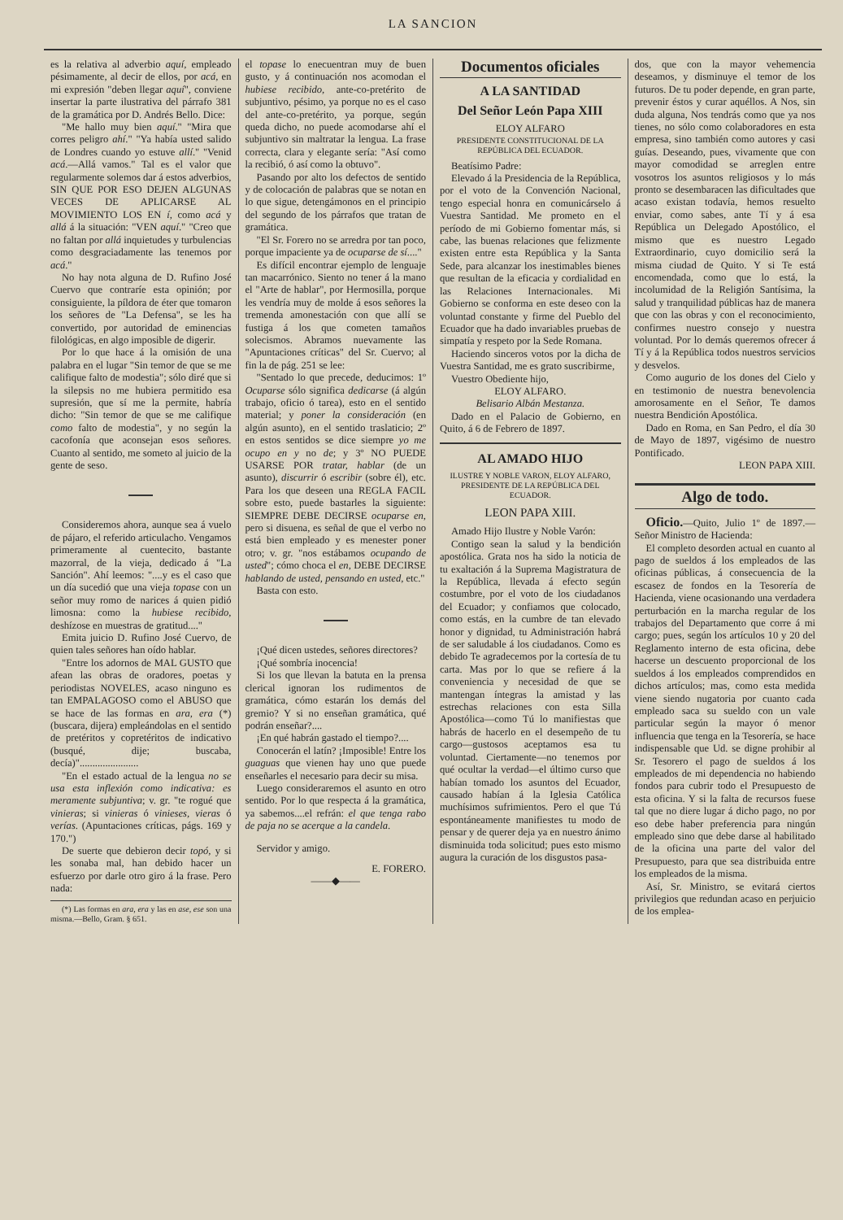LA SANCION
es la relativa al adverbio aquí, empleado pésimamente, al decir de ellos, por acá, en mi expresión "deben llegar aquí", conviene insertar la parte ilustrativa del párrafo 381 de la gramática por D. Andrés Bello. Dice:
"Me hallo muy bien aquí." "Mira que corres peligro ahí." "Ya había usted salido de Londres cuando yo estuve allí." "Venid acá.—Allá vamos." Tal es el valor que regularmente solemos dar á estos adverbios, SIN QUE POR ESO DEJEN ALGUNAS VECES DE APLICARSE AL MOVIMIENTO LOS EN í, como acá y allá á la situación: "VEN aquí." "Creo que no faltan por allá inquietudes y turbulencias como desgraciadamente las tenemos por acá."
No hay nota alguna de D. Rufino José Cuervo que contraríe esta opinión; por consiguiente, la píldora de éter que tomaron los señores de "La Defensa", se les ha convertido, por autoridad de eminencias filológicas, en algo imposible de digerir.
Por lo que hace á la omisión de una palabra en el lugar "Sin temor de que se me califique falto de modestia"; sólo diré que si la silepsis no me hubiera permitido esa supresión, que sí me la permite, habría dicho: "Sin temor de que se me califique como falto de modestia", y no según la cacofonía que aconsejan esos señores. Cuanto al sentido, me someto al juicio de la gente de seso.
Consideremos ahora, aunque sea á vuelo de pájaro, el referido articulacho. Vengamos primeramente al cuentecito, bastante mazorral, de la vieja, dedicado á "La Sanción". Ahí leemos: "....y es el caso que un día sucedió que una vieja topase con un señor muy romo de narices á quien pidió limosna: como la hubiese recibido, deshízose en muestras de gratitud...."
Emita juicio D. Rufino José Cuervo, de quien tales señores han oído hablar.
"Entre los adornos de MAL GUSTO que afean las obras de oradores, poetas y periodistas NOVELES, acaso ninguno es tan EMPALAGOSO como el ABUSO que se hace de las formas en ara, era (*) (buscara, dijera) empleándolas en el sentido de pretéritos y copretéritos de indicativo (busqué, dije; buscaba, decía)".......................
"En el estado actual de la lengua no se usa esta inflexión como indicativa: es meramente subjuntiva; v. gr. "te rogué que vinieras; si vinieras ó vinieses, vieras ó verías. (Apuntaciones críticas, págs. 169 y 170.")
De suerte que debieron decir topó, y si les sonaba mal, han debido hacer un esfuerzo por darle otro giro á la frase. Pero nada:
(*) Las formas en ara, era y las en ase, ese son una misma.—Bello, Gram. § 651.
el topase lo enecuentran muy de buen gusto, y á continuación nos acomodan el hubiese recibido, ante-co-pretérito de subjuntivo, pésimo, ya porque no es el caso del ante-co-pretérito, ya porque, según queda dicho, no puede acomodarse ahí el subjuntivo sin maltratar la lengua. La frase correcta, clara y elegante sería: "Así como la recibió, ó así como la obtuvo".
Pasando por alto los defectos de sentido y de colocación de palabras que se notan en lo que sigue, detengámonos en el principio del segundo de los párrafos que tratan de gramática.
"El Sr. Forero no se arredra por tan poco, porque impaciente ya de ocuparse de sí...."
Es difícil encontrar ejemplo de lenguaje tan macarrónico. Siento no tener á la mano el "Arte de hablar", por Hermosilla, porque les vendría muy de molde á esos señores la tremenda amonestación con que allí se fustiga á los que cometen tamaños solecismos. Abramos nuevamente las "Apuntaciones críticas" del Sr. Cuervo; al fin la de pág. 251 se lee:
"Sentado lo que precede, deducimos: 1º Ocuparse sólo significa dedicarse (á algún trabajo, oficio ó tarea), esto en el sentido material; y poner la consideración (en algún asunto), en el sentido traslaticio; 2º en estos sentidos se dice siempre yo me ocupo en y no de; y 3º NO PUEDE USARSE POR tratar, hablar (de un asunto), discurrir ó escribir (sobre él), etc. Para los que deseen una REGLA FACIL sobre esto, puede bastarles la siguiente: SIEMPRE DEBE DECIRSE ocuparse en, pero si disuena, es señal de que el verbo no está bien empleado y es menester poner otro; v. gr. "nos estábamos ocupando de usted"; cómo choca el en, DEBE DECIRSE hablando de usted, pensando en usted, etc."
Basta con esto.
¡Qué dicen ustedes, señores directores?
¡Qué sombría inocencia!
Si los que llevan la batuta en la prensa clerical ignoran los rudimentos de gramática, cómo estarán los demás del gremio? Y si no enseñan gramática, qué podrán enseñar?....
¡En qué habrán gastado el tiempo?....
Conocerán el latín? ¡Imposible! Entre los guaguas que vienen hay uno que puede enseñarles el necesario para decir su misa.
Luego consideraremos el asunto en otro sentido. Por lo que respecta á la gramática, ya sabemos....el refrán: el que tenga rabo de paja no se acerque a la candela.
Servidor y amigo.
E. FORERO.
——◆——
Documentos oficiales
A LA SANTIDAD
Del Señor León Papa XIII
ELOY ALFARO
PRESIDENTE CONSTITUCIONAL DE LA REPÚBLICA DEL ECUADOR.
Beatísimo Padre:
Elevado á la Presidencia de la República, por el voto de la Convención Nacional, tengo especial honra en comunicárselo á Vuestra Santidad. Me prometo en el período de mi Gobierno fomentar más, si cabe, las buenas relaciones que felizmente existen entre esta República y la Santa Sede, para alcanzar los inestimables bienes que resultan de la eficacia y cordialidad en las Relaciones Internacionales. Mi Gobierno se conforma en este deseo con la voluntad constante y firme del Pueblo del Ecuador que ha dado invariables pruebas de simpatía y respeto por la Sede Romana.
Haciendo sinceros votos por la dicha de Vuestra Santidad, me es grato suscribirme,
Vuestro Obediente hijo,
ELOY ALFARO.
Belisario Albán Mestanza.
Dado en el Palacio de Gobierno, en Quito, á 6 de Febrero de 1897.
AL AMADO HIJO
ILUSTRE Y NOBLE VARON, ELOY ALFARO, PRESIDENTE DE LA REPÚBLICA DEL ECUADOR.
LEON PAPA XIII.
Amado Hijo Ilustre y Noble Varón:
Contigo sean la salud y la bendición apostólica. Grata nos ha sido la noticia de tu exaltación á la Suprema Magistratura de la República, llevada á efecto según costumbre, por el voto de los ciudadanos del Ecuador; y confiamos que colocado, como estás, en la cumbre de tan elevado honor y dignidad, tu Administración habrá de ser saludable á los ciudadanos. Como es debido Te agradecemos por la cortesía de tu carta. Mas por lo que se refiere á la conveniencia y necesidad de que se mantengan íntegras la amistad y las estrechas relaciones con esta Silla Apostólica—como Tú lo manifiestas que habrás de hacerlo en el desempeño de tu cargo—gustosos aceptamos esa tu voluntad. Ciertamente—no tenemos por qué ocultar la verdad—el último curso que habían tomado los asuntos del Ecuador, causado habían á la Iglesia Católica muchísimos sufrimientos. Pero el que Tú espontáneamente manifiestes tu modo de pensar y de querer deja ya en nuestro ánimo disminuida toda solicitud; pues esto mismo augura la curación de los disgustos pasa-
dos, que con la mayor vehemencia deseamos, y disminuye el temor de los futuros. De tu poder depende, en gran parte, prevenir éstos y curar aquéllos. A Nos, sin duda alguna, Nos tendrás como que ya nos tienes, no sólo como colaboradores en esta empresa, sino también como autores y casi guías. Deseando, pues, vivamente que con mayor comodidad se arreglen entre vosotros los asuntos religiosos y lo más pronto se desembaracen las dificultades que acaso existan todavía, hemos resuelto enviar, como sabes, ante Tí y á esa República un Delegado Apostólico, el mismo que es nuestro Legado Extraordinario, cuyo domicilio será la misma ciudad de Quito. Y si Te está encomendada, como que lo está, la incolumidad de la Religión Santísima, la salud y tranquilidad públicas haz de manera que con las obras y con el reconocimiento, confirmes nuestro consejo y nuestra voluntad. Por lo demás queremos ofrecer á Tí y á la República todos nuestros servicios y desvelos.
Como augurio de los dones del Cielo y en testimonio de nuestra benevolencia amorosamente en el Señor, Te damos nuestra Bendición Apostólica.
Dado en Roma, en San Pedro, el día 30 de Mayo de 1897, vigésimo de nuestro Pontificado.
LEON PAPA XIII.
Algo de todo.
Oficio.—Quito, Julio 1º de 1897.—Señor Ministro de Hacienda:
El completo desorden actual en cuanto al pago de sueldos á los empleados de las oficinas públicas, á consecuencia de la escasez de fondos en la Tesorería de Hacienda, viene ocasionando una verdadera perturbación en la marcha regular de los trabajos del Departamento que corre á mi cargo; pues, según los artículos 10 y 20 del Reglamento interno de esta oficina, debe hacerse un descuento proporcional de los sueldos á los empleados comprendidos en dichos artículos; mas, como esta medida viene siendo nugatoria por cuanto cada empleado saca su sueldo con un vale particular según la mayor ó menor influencia que tenga en la Tesorería, se hace indispensable que Ud. se digne prohibir al Sr. Tesorero el pago de sueldos á los empleados de mi dependencia no habiendo fondos para cubrir todo el Presupuesto de esta oficina. Y si la falta de recursos fuese tal que no diere lugar á dicho pago, no por eso debe haber preferencia para ningún empleado sino que debe darse al habilitado de la oficina una parte del valor del Presupuesto, para que sea distribuida entre los empleados de la misma.
Así, Sr. Ministro, se evitará ciertos privilegios que redundan acaso en perjuicio de los emplea-